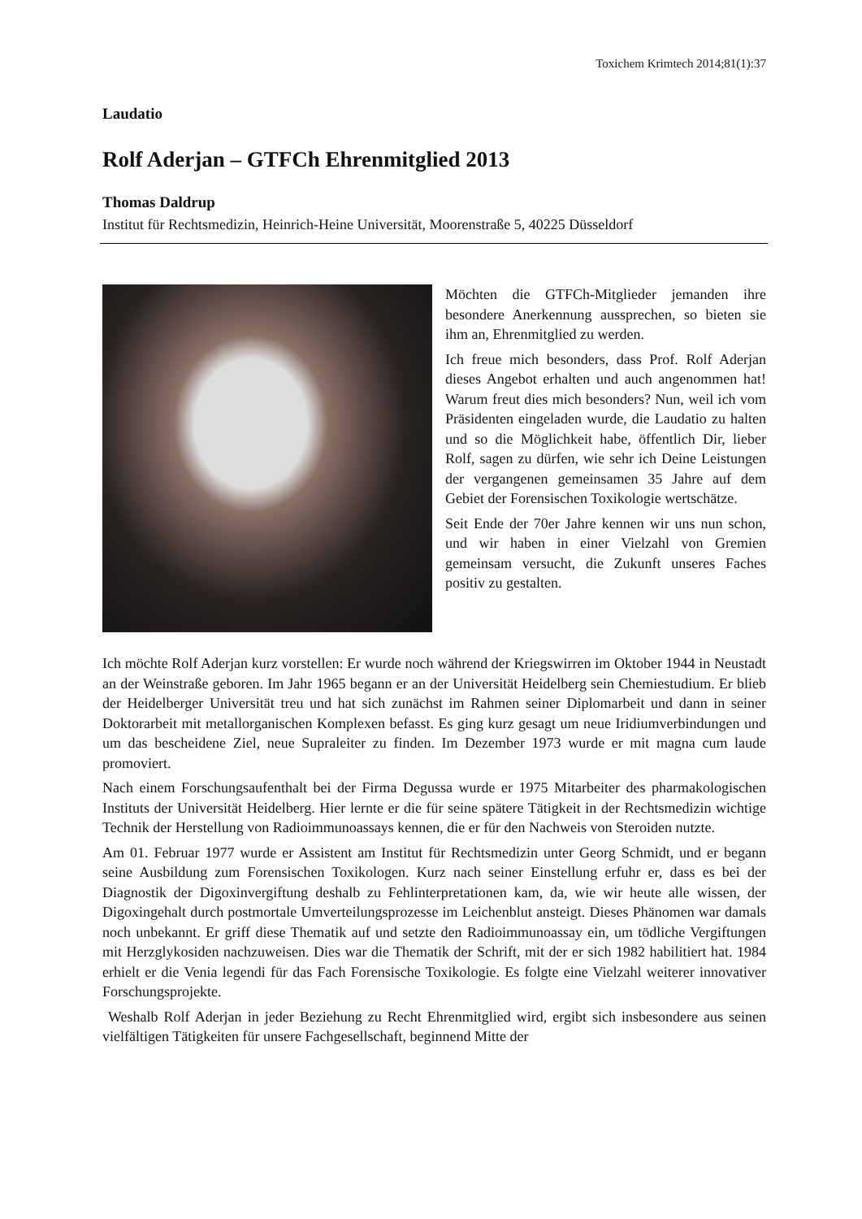Toxichem Krimtech 2014;81(1):37
Laudatio
Rolf Aderjan – GTFCh Ehrenmitglied 2013
Thomas Daldrup
Institut für Rechtsmedizin, Heinrich-Heine Universität, Moorenstraße 5, 40225 Düsseldorf
Möchten die GTFCh-Mitglieder jemanden ihre besondere Anerkennung aussprechen, so bieten sie ihm an, Ehrenmitglied zu werden.
Ich freue mich besonders, dass Prof. Rolf Aderjan dieses Angebot erhalten und auch angenommen hat! Warum freut dies mich besonders? Nun, weil ich vom Präsidenten eingeladen wurde, die Laudatio zu halten und so die Möglichkeit habe, öffentlich Dir, lieber Rolf, sagen zu dürfen, wie sehr ich Deine Leistungen der vergangenen gemein­samen 35 Jahre auf dem Gebiet der Forensi­schen Toxikologie wertschätze.
Seit Ende der 70er Jahre kennen wir uns nun schon, und wir haben in einer Vielzahl von Gremien gemeinsam versucht, die Zukunft unseres Faches positiv zu gestalten.
Ich möchte Rolf Aderjan kurz vorstellen: Er wurde noch während der Kriegswirren im Okto­ber 1944 in Neustadt an der Weinstraße geboren. Im Jahr 1965 begann er an der Universität Heidelberg sein Chemiestudium. Er blieb der Heidelberger Universität treu und hat sich zu­nächst im Rahmen seiner Diplomarbeit und dann in seiner Doktorarbeit mit metallorgani­schen Komplexen befasst. Es ging kurz gesagt um neue Iridiumverbindungen und um das bescheidene Ziel, neue Supraleiter zu finden. Im Dezember 1973 wurde er mit magna cum laude promoviert.
Nach einem Forschungsaufenthalt bei der Firma Degussa wurde er 1975 Mitarbeiter des pharmakologischen Instituts der Universität Heidelberg. Hier lernte er die für seine spätere Tätigkeit in der Rechtsmedizin wichtige Technik der Herstellung von Radioimmunoassays kennen, die er für den Nachweis von Steroiden nutzte.
Am 01. Februar 1977 wurde er Assistent am Institut für Rechtsmedizin unter Georg Schmidt, und er begann seine Ausbildung zum Forensischen Toxikologen. Kurz nach seiner Einstel­lung erfuhr er, dass es bei der Diagnostik der Digoxinvergiftung deshalb zu Fehlinterpretatio­nen kam, da, wie wir heute alle wissen, der Digoxingehalt durch postmortale Umverteilungs­prozesse im Leichenblut ansteigt. Dieses Phänomen war damals noch unbekannt. Er griff diese Thematik auf und setzte den Radioimmunoassay ein, um tödliche Vergiftungen mit Herzglykosiden nachzuweisen. Dies war die Thematik der Schrift, mit der er sich 1982 habi­litiert hat. 1984 erhielt er die Venia legendi für das Fach Forensische Toxikologie. Es folgte eine Vielzahl weiterer innovativer Forschungsprojekte.
Weshalb Rolf Aderjan in jeder Beziehung zu Recht Ehrenmitglied wird, ergibt sich insbe­sondere aus seinen vielfältigen Tätigkeiten für unsere Fachgesellschaft, beginnend Mitte der